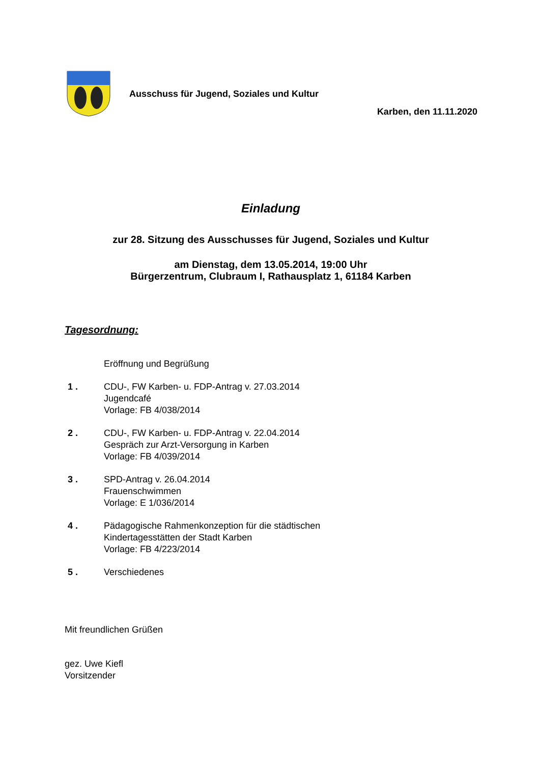Ausschuss für Jugend, Soziales und Kultur
Karben, den 11.11.2020
Einladung
zur 28. Sitzung des Ausschusses für Jugend, Soziales und Kultur
am Dienstag, dem 13.05.2014, 19:00 Uhr
Bürgerzentrum, Clubraum I, Rathausplatz 1, 61184 Karben
Tagesordnung:
Eröffnung und Begrüßung
1 . CDU-, FW Karben- u. FDP-Antrag v. 27.03.2014
Jugendcafé
Vorlage: FB 4/038/2014
2 . CDU-, FW Karben- u. FDP-Antrag v. 22.04.2014
Gespräch zur Arzt-Versorgung in Karben
Vorlage: FB 4/039/2014
3 . SPD-Antrag v. 26.04.2014
Frauenschwimmen
Vorlage: E 1/036/2014
4 . Pädagogische Rahmenkonzeption für die städtischen
Kindertagesstätten der Stadt Karben
Vorlage: FB 4/223/2014
5 . Verschiedenes
Mit freundlichen Grüßen
gez. Uwe Kiefl
Vorsitzender